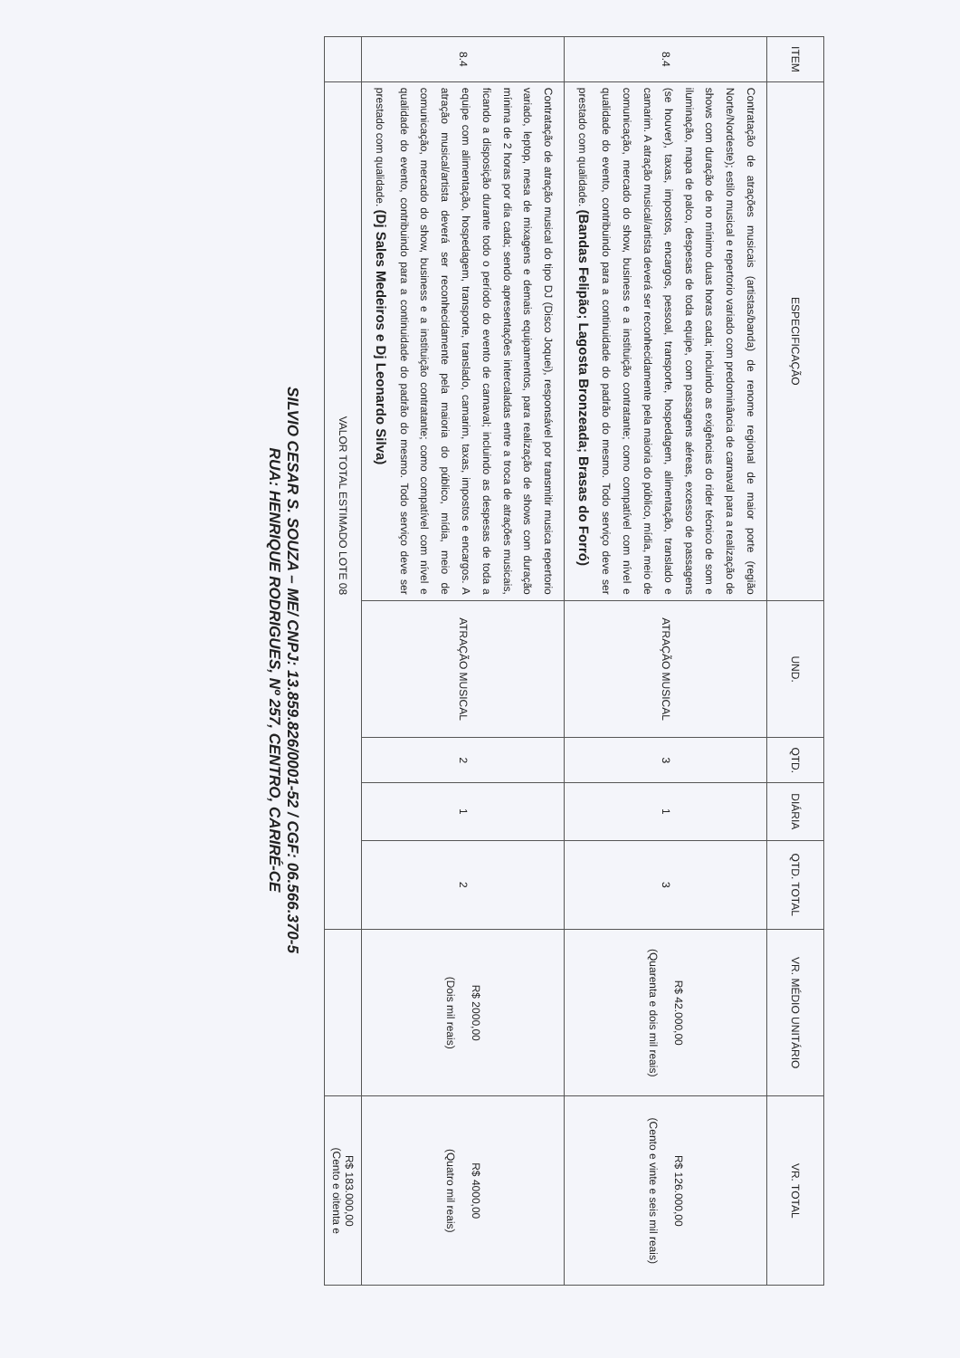| ITEM | ESPECIFICAÇÃO | UND. | QTD. | DIÁRIA | QTD. TOTAL | VR. MÉDIO UNITÁRIO | VR. TOTAL |
| --- | --- | --- | --- | --- | --- | --- | --- |
| 8.4 | Contratação de atrações musicais (artistas/banda) de renome regional de maior porte (região Norte/Nordeste); estilo musical e repertorio variado com predominância de carnaval para a realização de shows com duração de no mínimo duas horas cada; incluindo as exigências do rider técnico de som e iluminação, mapa de palco, despesas de toda equipe, com passagens aéreas, excesso de passagens (se houver), taxas, impostos, encargos, pessoal, transporte, hospedagem, alimentação, translado e camarim. A atração musical/artista deverá ser reconhecidamente pela maioria do público, mídia, meio de comunicação, mercado do show, business e a instituição contratante; como compatível com nível e qualidade do evento, contribuindo para a continuidade do padrão do mesmo. Todo serviço deve ser prestado com qualidade. (Bandas Felipão; Lagosta Bronzeada; Brasas do Forró) | ATRAÇÃO MUSICAL | 3 | 1 | 3 | R$ 42.000,00 (Quarenta e dois mil reais) | R$ 126.000,00 (Cento e vinte e seis mil reais) |
| 8.4 | Contratação de atração musical do tipo DJ (Disco Joquei), responsável por transmitir musica repertorio variado, leptop, mesa de mixagens e demais equipamentos, para realização de shows com duração mínima de 2 horas por dia cada; sendo apresentações intercaladas entre a troca de atrações musicais, ficando a disposição durante todo o período do evento de carnaval; incluindo as despesas de toda a equipe com alimentação, hospedagem, transporte, translado, camarim, taxas, impostos e encargos. A atração musical/artista deverá ser reconhecidamente pela maioria do público, mídia, meio de comunicação, mercado do show, business e a instituição contratante; como compatível com nível e qualidade do evento, contribuindo para a continuidade do padrão do mesmo. Todo serviço deve ser prestado com qualidade. (Dj Sales Medeiros e Dj Leonardo Silva) | ATRAÇÃO MUSICAL | 2 | 1 | 2 | R$ 2000,00 (Dois mil reais) | R$ 4000,00 (Quatro mil reais) |
| | VALOR TOTAL ESTIMADO LOTE 08 | | | | | | R$ 183.000,00 (Cento e oitenta e |
SILVIO CESAR S. SOUZA – ME/ CNPJ: 13.859.826/0001-52 / CGF: 06.566.370-5
RUA: HENRIQUE RODRIGUES, Nº 257, CENTRO, CARIRÉ-CE